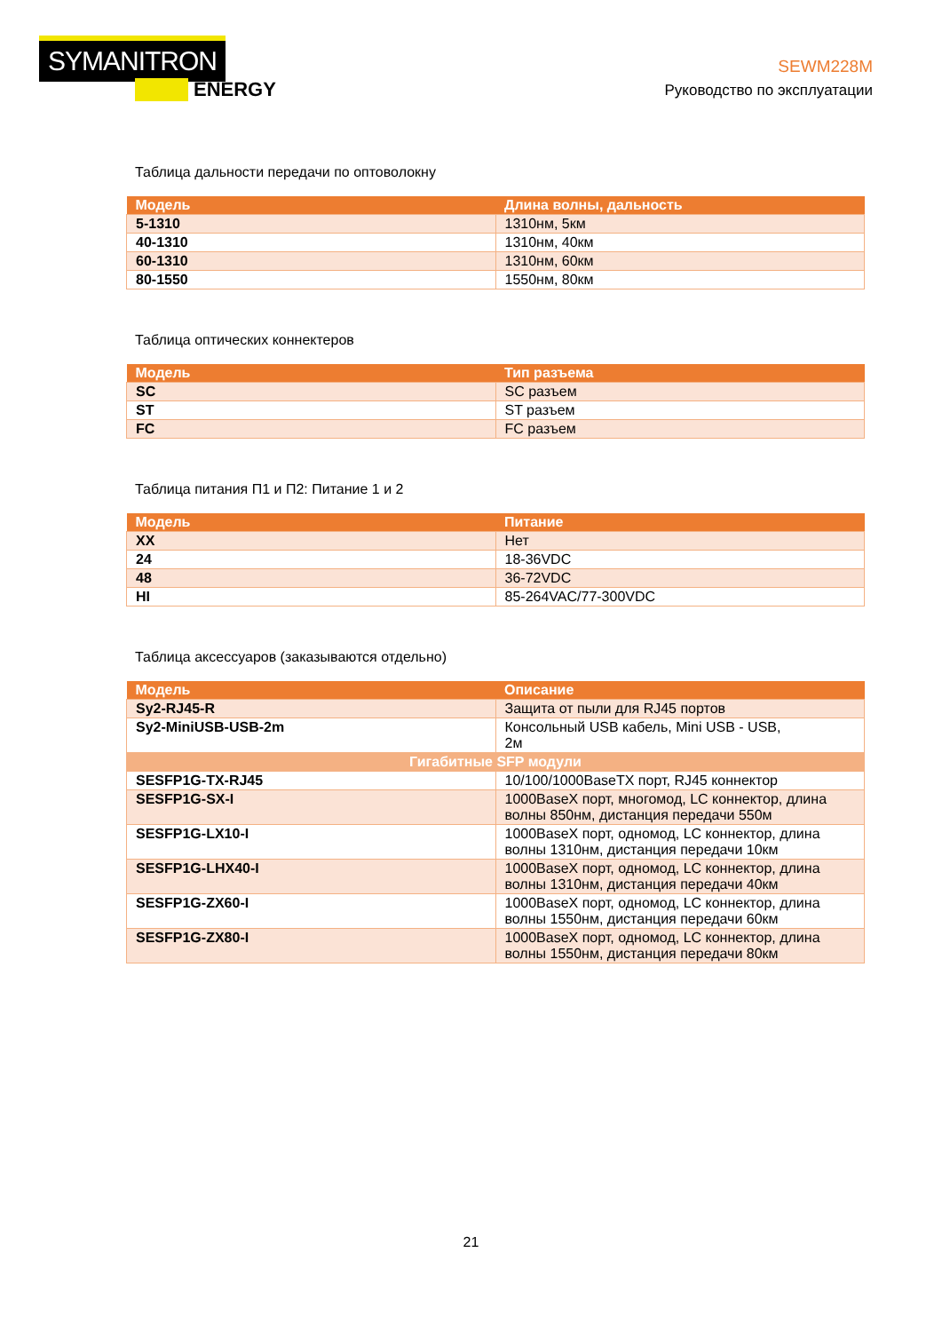SYMANITRON
ENERGY
SEWM228M
Руководство по эксплуатации
Таблица дальности передачи по оптоволокну
| Модель | Длина волны, дальность |
| --- | --- |
| 5-1310 | 1310нм, 5км |
| 40-1310 | 1310нм, 40км |
| 60-1310 | 1310нм, 60км |
| 80-1550 | 1550нм, 80км |
Таблица оптических коннектеров
| Модель | Тип разъема |
| --- | --- |
| SC | SC разъем |
| ST | ST разъем |
| FC | FC разъем |
Таблица питания П1 и П2: Питание 1 и 2
| Модель | Питание |
| --- | --- |
| XX | Нет |
| 24 | 18-36VDC |
| 48 | 36-72VDC |
| HI | 85-264VAC/77-300VDC |
Таблица аксессуаров (заказываются отдельно)
| Модель | Описание |
| --- | --- |
| Sy2-RJ45-R | Защита от пыли для RJ45 портов |
| Sy2-MiniUSB-USB-2m | Консольный USB кабель, Mini USB - USB, 2м |
| Гигабитные SFP модули | |
| SESFP1G-TX-RJ45 | 10/100/1000BaseTX порт, RJ45 коннектор |
| SESFP1G-SX-I | 1000BaseX порт, многомод, LC коннектор, длина волны 850нм, дистанция передачи 550м |
| SESFP1G-LX10-I | 1000BaseX порт, одномод, LC коннектор, длина волны 1310нм, дистанция передачи 10км |
| SESFP1G-LHX40-I | 1000BaseX порт, одномод, LC коннектор, длина волны 1310нм, дистанция передачи 40км |
| SESFP1G-ZX60-I | 1000BaseX порт, одномод, LC коннектор, длина волны 1550нм, дистанция передачи 60км |
| SESFP1G-ZX80-I | 1000BaseX порт, одномод, LC коннектор, длина волны 1550нм, дистанция передачи 80км |
21